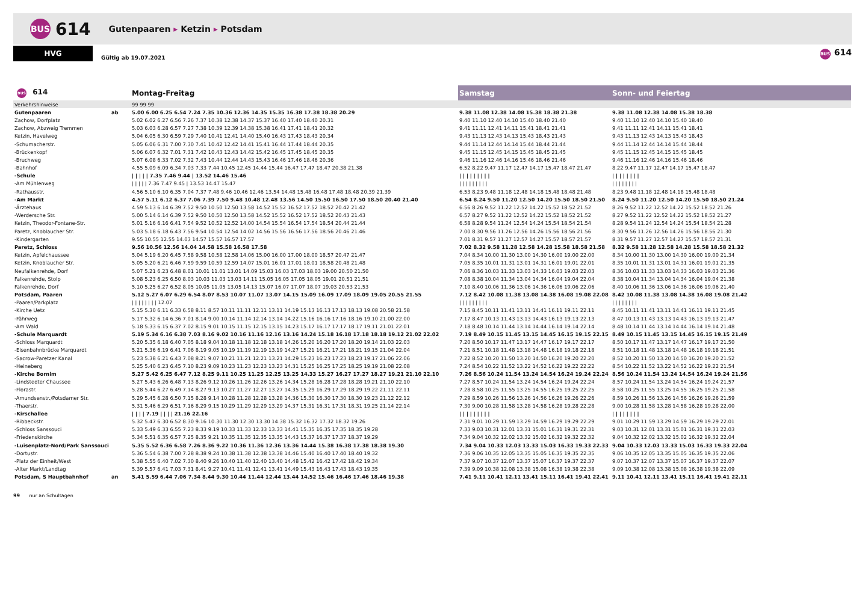BUS 614 Gutenpaaren ▸ Ketzin ▸ Potsdam
HVG
Gültig ab 19.07.2021
BUS 614
| BUS 614 | | | Montag-Freitag | Samstag | Sonn- und Feiertag |
| --- | --- | --- | --- | --- | --- |
| Verkehrshinweise | | | 99 99 99 | | |
| Gutenpaaren | ab | | 5.00 6.00 6.25 6.54 7.24 7.35 10.36 12.36 14.35 15.35 16.38 17.38 18.38 20.29 | 9.38 11.08 12.38 14.08 15.38 18.38 21.38 | 9.38 11.08 12.38 14.08 15.38 18.38 |
| Zachow, Dorfplatz | | | 5.02 6.02 6.27 6.56 7.26 7.37 10.38 12.38 14.37 15.37 16.40 17.40 18.40 20.31 | 9.40 11.10 12.40 14.10 15.40 18.40 21.40 | 9.40 11.10 12.40 14.10 15.40 18.40 |
| Zachow, Abzweig Tremmen | | | 5.03 6.03 6.28 6.57 7.27 7.38 10.39 12.39 14.38 15.38 16.41 17.41 18.41 20.32 | 9.41 11.11 12.41 14.11 15.41 18.41 21.41 | 9.41 11.11 12.41 14.11 15.41 18.41 |
| Ketzin, Havelweg | | | 5.04 6.05 6.30 6.59 7.29 7.40 10.41 12.41 14.40 15.40 16.43 17.43 18.43 20.34 | 9.43 11.13 12.43 14.13 15.43 18.43 21.43 | 9.43 11.13 12.43 14.13 15.43 18.43 |
| -Schumacherstr. | | | 5.05 6.06 6.31 7.00 7.30 7.41 10.42 12.42 14.41 15.41 16.44 17.44 18.44 20.35 | 9.44 11.14 12.44 14.14 15.44 18.44 21.44 | 9.44 11.14 12.44 14.14 15.44 18.44 |
| -Brückenkopf | | | 5.06 6.07 6.32 7.01 7.31 7.42 10.43 12.43 14.42 15.42 16.45 17.45 18.45 20.35 | 9.45 11.15 12.45 14.15 15.45 18.45 21.45 | 9.45 11.15 12.45 14.15 15.45 18.45 |
| -Bruchweg | | | 5.07 6.08 6.33 7.02 7.32 7.43 10.44 12.44 14.43 15.43 16.46 17.46 18.46 20.36 | 9.46 11.16 12.46 14.16 15.46 18.46 21.46 | 9.46 11.16 12.46 14.16 15.46 18.46 |
| -Bahnhof | | | 4.55 5.09 6.09 6.34 7.03 7.33 7.44 10.45 12.45 14.44 15.44 16.47 17.47 18.47 20.38 21.38 | 6.52 8.22 9.47 11.17 12.47 14.17 15.47 18.47 21.47 | 8.22 9.47 11.17 12.47 14.17 15.47 18.47 |
| -Schule | | | / / / / / 7.35 7.46 9.44 / 13.52 14.46 15.46 | / / / / / / / / / | / / / / / / / / |
| -Am Mühlenweg | | | / / / / / 7.36 7.47 9.45 / 13.53 14.47 15.47 | / / / / / / / / / | / / / / / / / / |
| -Rathausstr. | | | 4.56 5.10 6.10 6.35 7.04 7.37 7.48 9.46 10.46 12.46 13.54 14.48 15.48 16.48 17.48 18.48 20.39 21.39 | 6.53 8.23 9.48 11.18 12.48 14.18 15.48 18.48 21.48 | 8.23 9.48 11.18 12.48 14.18 15.48 18.48 |
| -Am Markt | | | 4.57 5.11 6.12 6.37 7.06 7.39 7.50 9.48 10.48 12.48 13.56 14.50 15.50 16.50 17.50 18.50 20.40 21.40 | 6.54 8.24 9.50 11.20 12.50 14.20 15.50 18.50 21.50 | 8.24 9.50 11.20 12.50 14.20 15.50 18.50 21.24 |
| -Ärztehaus | | | 4.59 5.13 6.14 6.39 7.52 9.50 10.50 12.50 13.58 14.52 15.52 16.52 17.52 18.52 20.42 21.42 | 6.56 8.26 9.52 11.22 12.52 14.22 15.52 18.52 21.52 | 8.26 9.52 11.22 12.52 14.22 15.52 18.52 21.26 |
| -Werdersche Str. | | | 5.00 5.14 6.14 6.39 7.52 9.50 10.50 12.50 13.58 14.52 15.52 16.52 17.52 18.52 20.43 21.43 | 6.57 8.27 9.52 11.22 12.52 14.22 15.52 18.52 21.52 | 8.27 9.52 11.22 12.52 14.22 15.52 18.52 21.27 |
| Ketzin, Theodor-Fontane-Str. | | | 5.01 5.16 6.16 6.41 7.54 9.52 10.52 12.52 14.00 14.54 15.54 16.54 17.54 18.54 20.44 21.44 | 6.58 8.28 9.54 11.24 12.54 14.24 15.54 18.54 21.54 | 8.28 9.54 11.24 12.54 14.24 15.54 18.54 21.28 |
| Paretz, Knoblaucher Str. | | | 5.03 5.18 6.18 6.43 7.56 9.54 10.54 12.54 14.02 14.56 15.56 16.56 17.56 18.56 20.46 21.46 | 7.00 8.30 9.56 11.26 12.56 14.26 15.56 18.56 21.56 | 8.30 9.56 11.26 12.56 14.26 15.56 18.56 21.30 |
| -Kindergarten | | | 9.55 10.55 12.55 14.03 14.57 15.57 16.57 17.57 | 7.01 8.31 9.57 11.27 12.57 14.27 15.57 18.57 21.57 | 8.31 9.57 11.27 12.57 14.27 15.57 18.57 21.31 |
| Paretz, Schloss | | | 9.56 10.56 12.56 14.04 14.58 15.58 16.58 17.58 | 7.02 8.32 9.58 11.28 12.58 14.28 15.58 18.58 21.58 | 8.32 9.58 11.28 12.58 14.28 15.58 18.58 21.32 |
| Ketzin, Apfelchaussee | | | 5.04 5.19 6.20 6.45 7.58 9.58 10.58 12.58 14.06 15.00 16.00 17.00 18.00 18.57 20.47 21.47 | 7.04 8.34 10.00 11.30 13.00 14.30 16.00 19.00 22.00 | 8.34 10.00 11.30 13.00 14.30 16.00 19.00 21.34 |
| Ketzin, Knoblaucher Str. | | | 5.05 5.20 6.21 6.46 7.59 9.59 10.59 12.59 14.07 15.01 16.01 17.01 18.01 18.58 20.48 21.48 | 7.05 8.35 10.01 11.31 13.01 14.31 16.01 19.01 22.01 | 8.35 10.01 11.31 13.01 14.31 16.01 19.01 21.35 |
| Neufalkenrehde, Dorf | | | 5.07 5.21 6.23 6.48 8.01 10.01 11.01 13.01 14.09 15.03 16.03 17.03 18.03 19.00 20.50 21.50 | 7.06 8.36 10.03 11.33 13.03 14.33 16.03 19.03 22.03 | 8.36 10.03 11.33 13.03 14.33 16.03 19.03 21.36 |
| Falkenrehde, Stolp | | | 5.08 5.23 6.25 6.50 8.03 10.03 11.03 13.03 14.11 15.05 16.05 17.05 18.05 19.01 20.51 21.51 | 7.08 8.38 10.04 11.34 13.04 14.34 16.04 19.04 22.04 | 8.38 10.04 11.34 13.04 14.34 16.04 19.04 21.38 |
| Falkenrehde, Dorf | | | 5.10 5.25 6.27 6.52 8.05 10.05 11.05 13.05 14.13 15.07 16.07 17.07 18.07 19.03 20.53 21.53 | 7.10 8.40 10.06 11.36 13.06 14.36 16.06 19.06 22.06 | 8.40 10.06 11.36 13.06 14.36 16.06 19.06 21.40 |
| Potsdam, Paaren | | | 5.12 5.27 6.07 6.29 6.54 8.07 8.53 10.07 11.07 13.07 14.15 15.09 16.09 17.09 18.09 19.05 20.55 21.55 | 7.12 8.42 10.08 11.38 13.08 14.38 16.08 19.08 22.08 | 8.42 10.08 11.38 13.08 14.38 16.08 19.08 21.42 |
| -Paaren/Parkplatz | | | / / / / / / / / 12.07 | / / / / / / / / / | / / / / / / / / |
| -Kirche Uetz | | | 5.15 5.30 6.11 6.33 6.58 8.11 8.57 10.11 11.11 12.11 13.11 14.19 15.13 16.13 17.13 18.13 19.08 20.58 21.58 | 7.15 8.45 10.11 11.41 13.11 14.41 16.11 19.11 22.11 | 8.45 10.11 11.41 13.11 14.41 16.11 19.11 21.45 |
| -Fährweg | | | 5.17 5.32 6.14 6.36 7.01 8.14 9.00 10.14 11.14 12.14 13.14 14.22 15.16 16.16 17.16 18.16 19.10 21.00 22.00 | 7.17 8.47 10.13 11.43 13.13 14.43 16.13 19.13 22.13 | 8.47 10.13 11.43 13.13 14.43 16.13 19.13 21.47 |
| -Am Wald | | | 5.18 5.33 6.15 6.37 7.02 8.15 9.01 10.15 11.15 12.15 13.15 14.23 15.17 16.17 17.17 18.17 19.11 21.01 22.01 | 7.18 8.48 10.14 11.44 13.14 14.44 16.14 19.14 22.14 | 8.48 10.14 11.44 13.14 14.44 16.14 19.14 21.48 |
| -Schule Marquardt | | | 5.19 5.34 6.16 6.38 7.03 8.16 9.02 10.16 11.16 12.16 13.16 14.24 15.18 16.18 17.18 18.18 19.12 21.02 22.02 | 7.19 8.49 10.15 11.45 13.15 14.45 16.15 19.15 22.15 | 8.49 10.15 11.45 13.15 14.45 16.15 19.15 21.49 |
| -Schloss Marquardt | | | 5.20 5.35 6.18 6.40 7.05 8.18 9.04 10.18 11.18 12.18 13.18 14.26 15.20 16.20 17.20 18.20 19.14 21.03 22.03 | 7.20 8.50 10.17 11.47 13.17 14.47 16.17 19.17 22.17 | 8.50 10.17 11.47 13.17 14.47 16.17 19.17 21.50 |
| -Eisenbahnbrücke Marquardt | | | 5.21 5.36 6.19 6.41 7.06 8.19 9.05 10.19 11.19 12.19 13.19 14.27 15.21 16.21 17.21 18.21 19.15 21.04 22.04 | 7.21 8.51 10.18 11.48 13.18 14.48 16.18 19.18 22.18 | 8.51 10.18 11.48 13.18 14.48 16.18 19.18 21.51 |
| -Sacrow-Paretzer Kanal | | | 5.23 5.38 6.21 6.43 7.08 8.21 9.07 10.21 11.21 12.21 13.21 14.29 15.23 16.23 17.23 18.23 19.17 21.06 22.06 | 7.22 8.52 10.20 11.50 13.20 14.50 16.20 19.20 22.20 | 8.52 10.20 11.50 13.20 14.50 16.20 19.20 21.52 |
| -Heineberg | | | 5.25 5.40 6.23 6.45 7.10 8.23 9.09 10.23 11.23 12.23 13.23 14.31 15.25 16.25 17.25 18.25 19.19 21.08 22.08 | 7.24 8.54 10.22 11.52 13.22 14.52 16.22 19.22 22.22 | 8.54 10.22 11.52 13.22 14.52 16.22 19.22 21.54 |
| -Kirche Bornim | | | 5.27 5.42 6.25 6.47 7.12 8.25 9.11 10.25 11.25 12.25 13.25 14.33 15.27 16.27 17.27 18.27 19.21 21.10 22.10 | 7.26 8.56 10.24 11.54 13.24 14.54 16.24 19.24 22.24 | 8.56 10.24 11.54 13.24 14.54 16.24 19.24 21.56 |
| -Lindstedter Chaussee | | | 5.27 5.43 6.26 6.48 7.13 8.26 9.12 10.26 11.26 12.26 13.26 14.34 15.28 16.28 17.28 18.28 19.21 21.10 22.10 | 7.27 8.57 10.24 11.54 13.24 14.54 16.24 19.24 22.24 | 8.57 10.24 11.54 13.24 14.54 16.24 19.24 21.57 |
| -Florastr. | | | 5.28 5.44 6.27 6.49 7.14 8.27 9.13 10.27 11.27 12.27 13.27 14.35 15.29 16.29 17.29 18.29 19.22 21.11 22.11 | 7.28 8.58 10.25 11.55 13.25 14.55 16.25 19.25 22.25 | 8.58 10.25 11.55 13.25 14.55 16.25 19.25 21.58 |
| -Amundsenstr./Potsdamer Str. | | | 5.29 5.45 6.28 6.50 7.15 8.28 9.14 10.28 11.28 12.28 13.28 14.36 15.30 16.30 17.30 18.30 19.23 21.12 22.12 | 7.29 8.59 10.26 11.56 13.26 14.56 16.26 19.26 22.26 | 8.59 10.26 11.56 13.26 14.56 16.26 19.26 21.59 |
| -Thaerstr. | | | 5.31 5.46 6.29 6.51 7.16 8.29 9.15 10.29 11.29 12.29 13.29 14.37 15.31 16.31 17.31 18.31 19.25 21.14 22.14 | 7.30 9.00 10.28 11.58 13.28 14.58 16.28 19.28 22.28 | 9.00 10.28 11.58 13.28 14.58 16.28 19.28 22.00 |
| -Kirschallee | | | / / / / 7.19 / / / / 21.16 22.16 | / / / / / / / / / | / / / / / / / / |
| -Ribbeckstr. | | | 5.32 5.47 6.30 6.52 8.30 9.16 10.30 11.30 12.30 13.30 14.38 15.32 16.32 17.32 18.32 19.26 | 7.31 9.01 10.29 11.59 13.29 14.59 16.29 19.29 22.29 | 9.01 10.29 11.59 13.29 14.59 16.29 19.29 22.01 |
| -Schloss Sanssouci | | | 5.33 5.49 6.33 6.55 7.23 8.33 9.19 10.33 11.33 12.33 13.33 14.41 15.35 16.35 17.35 18.35 19.28 | 7.33 9.03 10.31 12.01 13.31 15.01 16.31 19.31 22.31 | 9.03 10.31 12.01 13.31 15.01 16.31 19.31 22.03 |
| -Friedenskirche | | | 5.34 5.51 6.35 6.57 7.25 8.35 9.21 10.35 11.35 12.35 13.35 14.43 15.37 16.37 17.37 18.37 19.29 | 7.34 9.04 10.32 12.02 13.32 15.02 16.32 19.32 22.32 | 9.04 10.32 12.02 13.32 15.02 16.32 19.32 22.04 |
| -Luisenplatz-Nord/Park Sanssouci | | | 5.35 5.52 6.36 6.58 7.26 8.36 9.22 10.36 11.36 12.36 13.36 14.44 15.38 16.38 17.38 18.38 19.30 | 7.34 9.04 10.33 12.03 13.33 15.03 16.33 19.33 22.33 | 9.04 10.33 12.03 13.33 15.03 16.33 19.33 22.04 |
| -Dortustr. | | | 5.36 5.54 6.38 7.00 7.28 8.38 9.24 10.38 11.38 12.38 13.38 14.46 15.40 16.40 17.40 18.40 19.32 | 7.36 9.06 10.35 12.05 13.35 15.05 16.35 19.35 22.35 | 9.06 10.35 12.05 13.35 15.05 16.35 19.35 22.06 |
| -Platz der Einheit/West | | | 5.38 5.55 6.40 7.02 7.30 8.40 9.26 10.40 11.40 12.40 13.40 14.48 15.42 16.42 17.42 18.42 19.34 | 7.37 9.07 10.37 12.07 13.37 15.07 16.37 19.37 22.37 | 9.07 10.37 12.07 13.37 15.07 16.37 19.37 22.07 |
| -Alter Markt/Landtag | | | 5.39 5.57 6.41 7.03 7.31 8.41 9.27 10.41 11.41 12.41 13.41 14.49 15.43 16.43 17.43 18.43 19.35 | 7.39 9.09 10.38 12.08 13.38 15.08 16.38 19.38 22.38 | 9.09 10.38 12.08 13.38 15.08 16.38 19.38 22.09 |
| Potsdam, S Hauptbahnhof | an | | 5.41 5.59 6.44 7.06 7.34 8.44 9.30 10.44 11.44 12.44 13.44 14.52 15.46 16.46 17.46 18.46 19.38 | 7.41 9.11 10.41 12.11 13.41 15.11 16.41 19.41 22.41 | 9.11 10.41 12.11 13.41 15.11 16.41 19.41 22.11 |
99 nur an Schultagen